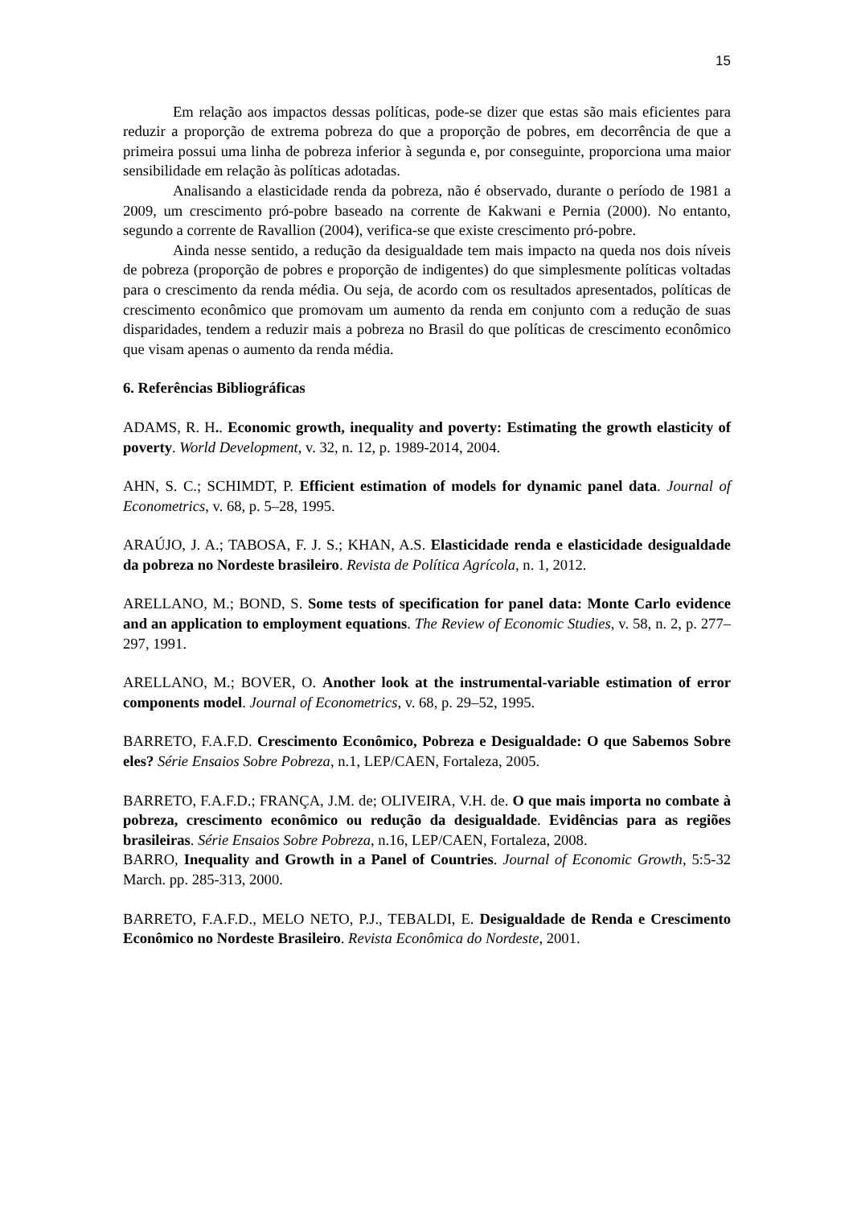15
Em relação aos impactos dessas políticas, pode-se dizer que estas são mais eficientes para reduzir a proporção de extrema pobreza do que a proporção de pobres, em decorrência de que a primeira possui uma linha de pobreza inferior à segunda e, por conseguinte, proporciona uma maior sensibilidade em relação às políticas adotadas.
Analisando a elasticidade renda da pobreza, não é observado, durante o período de 1981 a 2009, um crescimento pró-pobre baseado na corrente de Kakwani e Pernia (2000). No entanto, segundo a corrente de Ravallion (2004), verifica-se que existe crescimento pró-pobre.
Ainda nesse sentido, a redução da desigualdade tem mais impacto na queda nos dois níveis de pobreza (proporção de pobres e proporção de indigentes) do que simplesmente políticas voltadas para o crescimento da renda média. Ou seja, de acordo com os resultados apresentados, políticas de crescimento econômico que promovam um aumento da renda em conjunto com a redução de suas disparidades, tendem a reduzir mais a pobreza no Brasil do que políticas de crescimento econômico que visam apenas o aumento da renda média.
6. Referências Bibliográficas
ADAMS, R. H.. Economic growth, inequality and poverty: Estimating the growth elasticity of poverty. World Development, v. 32, n. 12, p. 1989-2014, 2004.
AHN, S. C.; SCHIMDT, P. Efficient estimation of models for dynamic panel data. Journal of Econometrics, v. 68, p. 5–28, 1995.
ARAÚJO, J. A.; TABOSA, F. J. S.; KHAN, A.S. Elasticidade renda e elasticidade desigualdade da pobreza no Nordeste brasileiro. Revista de Política Agrícola, n. 1, 2012.
ARELLANO, M.; BOND, S. Some tests of specification for panel data: Monte Carlo evidence and an application to employment equations. The Review of Economic Studies, v. 58, n. 2, p. 277–297, 1991.
ARELLANO, M.; BOVER, O. Another look at the instrumental-variable estimation of error components model. Journal of Econometrics, v. 68, p. 29–52, 1995.
BARRETO, F.A.F.D. Crescimento Econômico, Pobreza e Desigualdade: O que Sabemos Sobre eles? Série Ensaios Sobre Pobreza, n.1, LEP/CAEN, Fortaleza, 2005.
BARRETO, F.A.F.D.; FRANÇA, J.M. de; OLIVEIRA, V.H. de. O que mais importa no combate à pobreza, crescimento econômico ou redução da desigualdade. Evidências para as regiões brasileiras. Série Ensaios Sobre Pobreza, n.16, LEP/CAEN, Fortaleza, 2008.
BARRO, Inequality and Growth in a Panel of Countries. Journal of Economic Growth, 5:5-32 March. pp. 285-313, 2000.
BARRETO, F.A.F.D., MELO NETO, P.J., TEBALDI, E. Desigualdade de Renda e Crescimento Econômico no Nordeste Brasileiro. Revista Econômica do Nordeste, 2001.